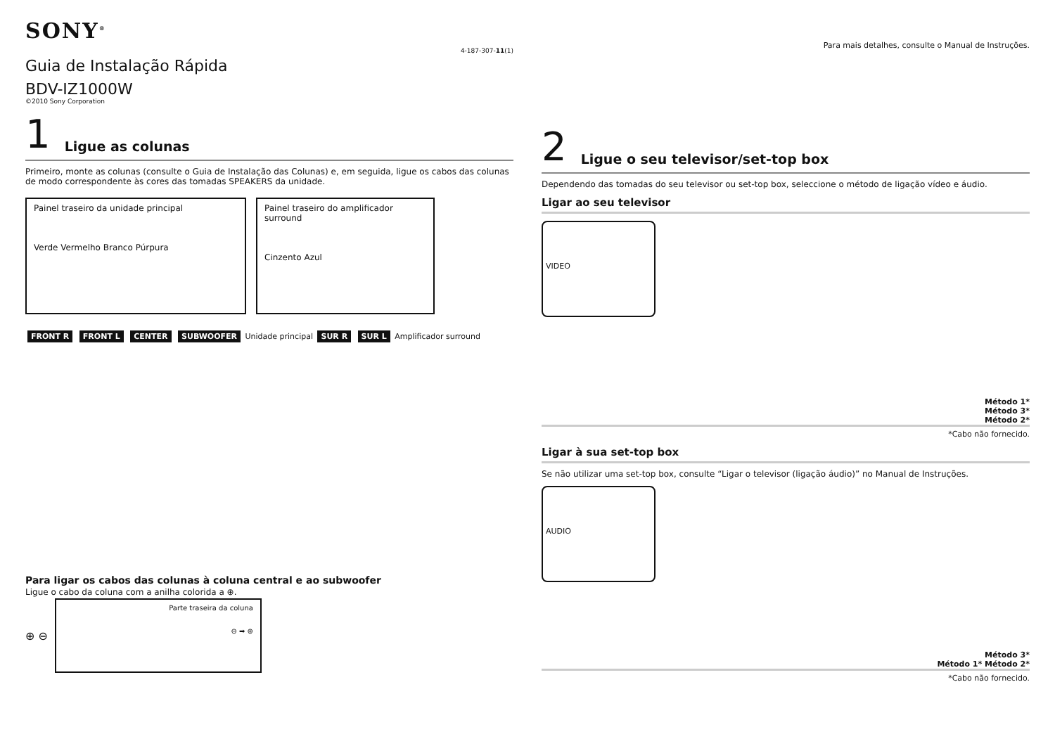SONY<sup>®</sup>
4-187-307-11(1)
Guia de Instalação Rápida
BDV-IZ1000W
©2010 Sony Corporation
1 Ligue as colunas
Primeiro, monte as colunas (consulte o Guia de Instalação das Colunas) e, em seguida, ligue os cabos das colunas de modo correspondente às cores das tomadas SPEAKERS da unidade.
Painel traseiro da unidade principal
Verde Vermelho Branco Púrpura
Painel traseiro do amplificador surround
Cinzento Azul
FRONT R FRONT L CENTER SUBWOOFER Unidade principal SUR R SUR L Amplificador surround
Para ligar os cabos das colunas à coluna central e ao subwoofer
Ligue o cabo da coluna com a anilha colorida a ⊕.
⊕ ⊖
Parte traseira da coluna
⊖ ➡ ⊕
Para mais detalhes, consulte o Manual de Instruções.
2 Ligue o seu televisor/set-top box
Dependendo das tomadas do seu televisor ou set-top box, seleccione o método de ligação vídeo e áudio.
Ligar ao seu televisor
VIDEO
Método 1*
Método 3*
Método 2*
*Cabo não fornecido.
Ligar à sua set-top box
Se não utilizar uma set-top box, consulte “Ligar o televisor (ligação áudio)” no Manual de Instruções.
AUDIO
Método 3*
Método 1* Método 2*
*Cabo não fornecido.